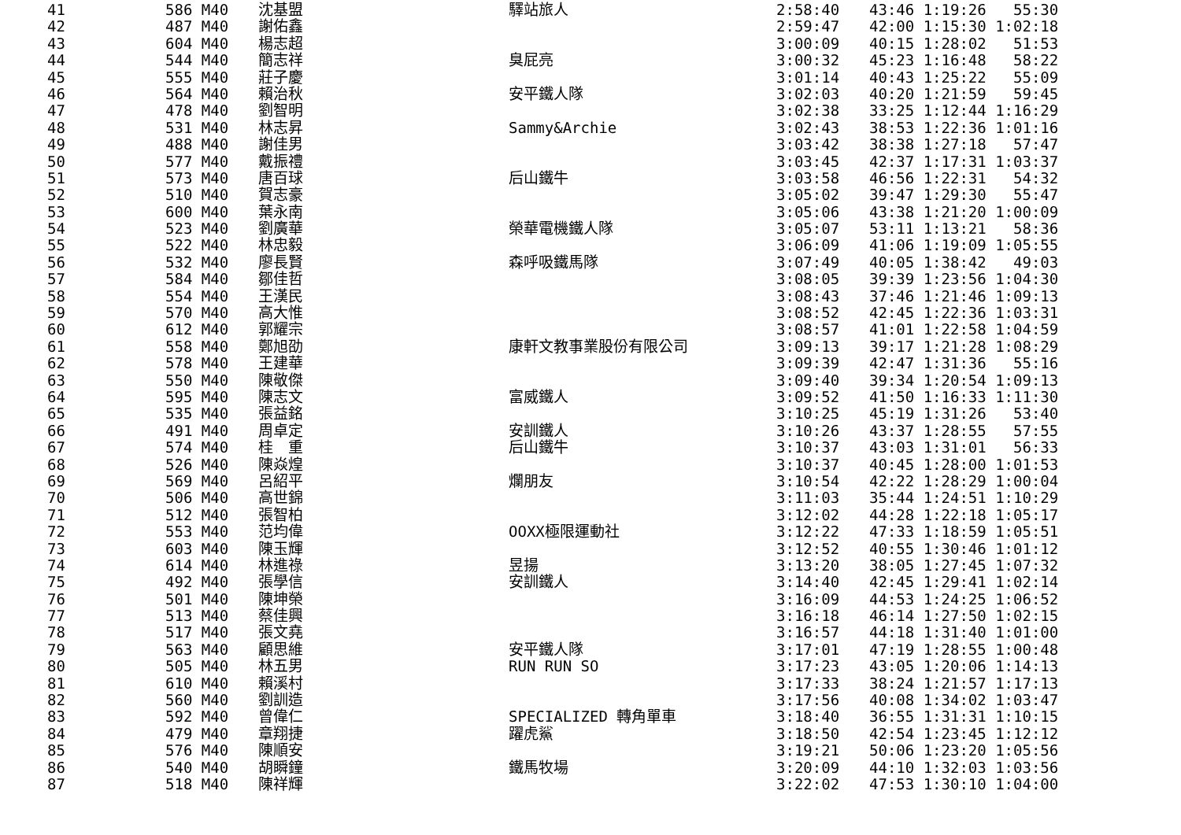| 41 | 586 M40 | 沈基盟 | 驛站旅人 | 2:58:40 | 43:46 1:19:26 55:30 |
| 42 | 487 M40 | 謝佑鑫 | | 2:59:47 | 42:00 1:15:30 1:02:18 |
| 43 | 604 M40 | 楊志超 | | 3:00:09 | 40:15 1:28:02 51:53 |
| 44 | 544 M40 | 簡志祥 | 臭屁亮 | 3:00:32 | 45:23 1:16:48 58:22 |
| 45 | 555 M40 | 莊子慶 | | 3:01:14 | 40:43 1:25:22 55:09 |
| 46 | 564 M40 | 賴治秋 | 安平鐵人隊 | 3:02:03 | 40:20 1:21:59 59:45 |
| 47 | 478 M40 | 劉智明 | | 3:02:38 | 33:25 1:12:44 1:16:29 |
| 48 | 531 M40 | 林志昇 | Sammy&Archie | 3:02:43 | 38:53 1:22:36 1:01:16 |
| 49 | 488 M40 | 謝佳男 | | 3:03:42 | 38:38 1:27:18 57:47 |
| 50 | 577 M40 | 戴振禮 | | 3:03:45 | 42:37 1:17:31 1:03:37 |
| 51 | 573 M40 | 唐百球 | 后山鐵牛 | 3:03:58 | 46:56 1:22:31 54:32 |
| 52 | 510 M40 | 賀志豪 | | 3:05:02 | 39:47 1:29:30 55:47 |
| 53 | 600 M40 | 葉永南 | | 3:05:06 | 43:38 1:21:20 1:00:09 |
| 54 | 523 M40 | 劉廣華 | 榮華電機鐵人隊 | 3:05:07 | 53:11 1:13:21 58:36 |
| 55 | 522 M40 | 林忠毅 | | 3:06:09 | 41:06 1:19:09 1:05:55 |
| 56 | 532 M40 | 廖長賢 | 森呼吸鐵馬隊 | 3:07:49 | 40:05 1:38:42 49:03 |
| 57 | 584 M40 | 鄒佳哲 | | 3:08:05 | 39:39 1:23:56 1:04:30 |
| 58 | 554 M40 | 王漢民 | | 3:08:43 | 37:46 1:21:46 1:09:13 |
| 59 | 570 M40 | 高大惟 | | 3:08:52 | 42:45 1:22:36 1:03:31 |
| 60 | 612 M40 | 郭耀宗 | | 3:08:57 | 41:01 1:22:58 1:04:59 |
| 61 | 558 M40 | 鄭旭劭 | 康軒文教事業股份有限公司 | 3:09:13 | 39:17 1:21:28 1:08:29 |
| 62 | 578 M40 | 王建華 | | 3:09:39 | 42:47 1:31:36 55:16 |
| 63 | 550 M40 | 陳敬傑 | | 3:09:40 | 39:34 1:20:54 1:09:13 |
| 64 | 595 M40 | 陳志文 | 富威鐵人 | 3:09:52 | 41:50 1:16:33 1:11:30 |
| 65 | 535 M40 | 張益銘 | | 3:10:25 | 45:19 1:31:26 53:40 |
| 66 | 491 M40 | 周卓定 | 安訓鐵人 | 3:10:26 | 43:37 1:28:55 57:55 |
| 67 | 574 M40 | 桂 重 | 后山鐵牛 | 3:10:37 | 43:03 1:31:01 56:33 |
| 68 | 526 M40 | 陳焱煌 | | 3:10:37 | 40:45 1:28:00 1:01:53 |
| 69 | 569 M40 | 呂紹平 | 爛朋友 | 3:10:54 | 42:22 1:28:29 1:00:04 |
| 70 | 506 M40 | 高世錦 | | 3:11:03 | 35:44 1:24:51 1:10:29 |
| 71 | 512 M40 | 張智柏 | | 3:12:02 | 44:28 1:22:18 1:05:17 |
| 72 | 553 M40 | 范均偉 | OOXX極限運動社 | 3:12:22 | 47:33 1:18:59 1:05:51 |
| 73 | 603 M40 | 陳玉輝 | | 3:12:52 | 40:55 1:30:46 1:01:12 |
| 74 | 614 M40 | 林進祿 | 昱揚 | 3:13:20 | 38:05 1:27:45 1:07:32 |
| 75 | 492 M40 | 張學信 | 安訓鐵人 | 3:14:40 | 42:45 1:29:41 1:02:14 |
| 76 | 501 M40 | 陳坤榮 | | 3:16:09 | 44:53 1:24:25 1:06:52 |
| 77 | 513 M40 | 蔡佳興 | | 3:16:18 | 46:14 1:27:50 1:02:15 |
| 78 | 517 M40 | 張文堯 | | 3:16:57 | 44:18 1:31:40 1:01:00 |
| 79 | 563 M40 | 顧思維 | 安平鐵人隊 | 3:17:01 | 47:19 1:28:55 1:00:48 |
| 80 | 505 M40 | 林五男 | RUN RUN SO | 3:17:23 | 43:05 1:20:06 1:14:13 |
| 81 | 610 M40 | 賴溪村 | | 3:17:33 | 38:24 1:21:57 1:17:13 |
| 82 | 560 M40 | 劉訓造 | | 3:17:56 | 40:08 1:34:02 1:03:47 |
| 83 | 592 M40 | 曾偉仁 | SPECIALIZED 轉角單車 | 3:18:40 | 36:55 1:31:31 1:10:15 |
| 84 | 479 M40 | 章翔捷 | 躍虎鯊 | 3:18:50 | 42:54 1:23:45 1:12:12 |
| 85 | 576 M40 | 陳順安 | | 3:19:21 | 50:06 1:23:20 1:05:56 |
| 86 | 540 M40 | 胡瞬鐘 | 鐵馬牧場 | 3:20:09 | 44:10 1:32:03 1:03:56 |
| 87 | 518 M40 | 陳祥輝 | | 3:22:02 | 47:53 1:30:10 1:04:00 |